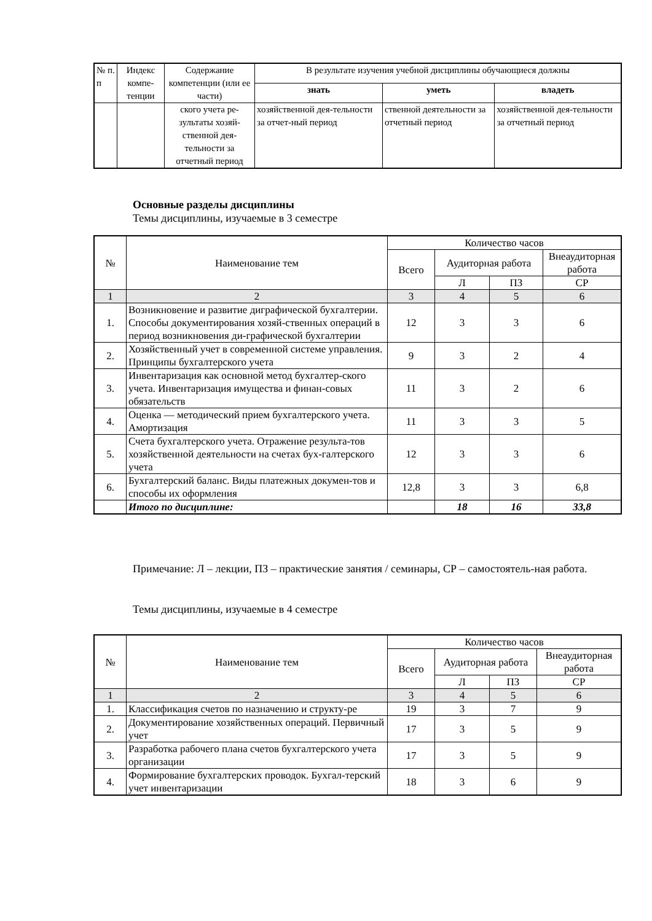| № п. п | Индекс компе-тенции | Содержание компетенции (или ее части) | В результате изучения учебной дисциплины обучающиеся должны | | |
| | | | знать | уметь | владеть |
| | | ского учета ре-зультаты хозяй-ственной дея-тельности за отчетный период | хозяйственной дея-тельности за отчет-ный период | ственной деятельности за отчетный период | хозяйственной дея-тельности за отчетный период |
Основные разделы дисциплины
Темы дисциплины, изучаемые в 3 семестре
| № | Наименование тем | Количество часов | | | |
| --- | --- | --- | --- | --- | --- |
| | | Всего | Аудиторная работа | | Внеаудиторная работа |
| | | | Л | ПЗ | СР |
| 1 | 2 | 3 | 4 | 5 | 6 |
| 1. | Возникновение и развитие диграфической бухгалтерии. Способы документирования хозяй-ственных операций в период возникновения ди-графической бухгалтерии | 12 | 3 | 3 | 6 |
| 2. | Хозяйственный учет в современной системе управления. Принципы бухгалтерского учета | 9 | 3 | 2 | 4 |
| 3. | Инвентаризация как основной метод бухгалтер-ского учета. Инвентаризация имущества и финан-совых обязательств | 11 | 3 | 2 | 6 |
| 4. | Оценка — методический прием бухгалтерского учета. Амортизация | 11 | 3 | 3 | 5 |
| 5. | Счета бухгалтерского учета. Отражение результа-тов хозяйственной деятельности на счетах бух-галтерского учета | 12 | 3 | 3 | 6 |
| 6. | Бухгалтерский баланс. Виды платежных докумен-тов и способы их оформления | 12,8 | 3 | 3 | 6,8 |
| | Итого по дисциплине: | | 18 | 16 | 33,8 |
Примечание: Л – лекции, ПЗ – практические занятия / семинары, СР – самостоятель-ная работа.
Темы дисциплины, изучаемые в 4 семестре
| № | Наименование тем | Количество часов | | | |
| --- | --- | --- | --- | --- | --- |
| | | Всего | Аудиторная работа | | Внеаудиторная работа |
| | | | Л | ПЗ | СР |
| 1 | 2 | 3 | 4 | 5 | 6 |
| 1. | Классификация счетов по назначению и структу-ре | 19 | 3 | 7 | 9 |
| 2. | Документирование хозяйственных операций. Первичный учет | 17 | 3 | 5 | 9 |
| 3. | Разработка рабочего плана счетов бухгалтерского учета организации | 17 | 3 | 5 | 9 |
| 4. | Формирование бухгалтерских проводок. Бухгал-терский учет инвентаризации | 18 | 3 | 6 | 9 |